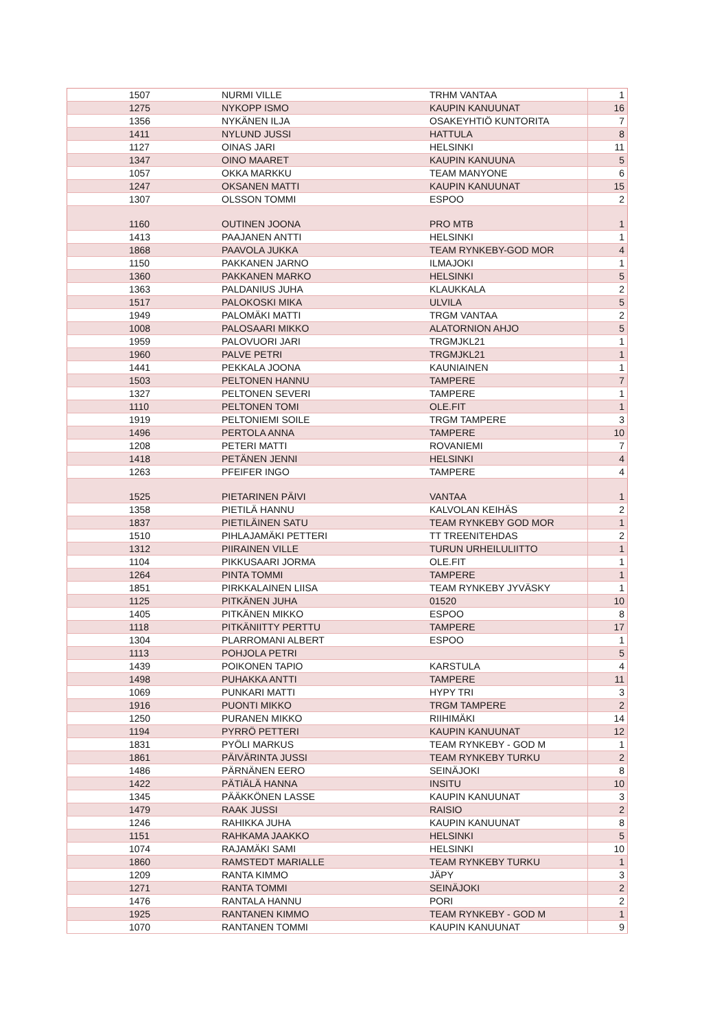| 1507 | NURMI VILLE | TRHM VANTAA | 1 |
| 1275 | NYKOPP ISMO | KAUPIN KANUUNAT | 16 |
| 1356 | NYKÄNEN ILJA | OSAKEYHTIÖ KUNTORITA | 7 |
| 1411 | NYLUND JUSSI | HATTULA | 8 |
| 1127 | OINAS JARI | HELSINKI | 11 |
| 1347 | OINO MAARET | KAUPIN KANUUNA | 5 |
| 1057 | OKKA MARKKU | TEAM MANYONE | 6 |
| 1247 | OKSANEN MATTI | KAUPIN KANUUNAT | 15 |
| 1307 | OLSSON TOMMI | ESPOO | 2 |
| 1160 | OUTINEN JOONA | PRO MTB | 1 |
| 1413 | PAAJANEN ANTTI | HELSINKI | 1 |
| 1868 | PAAVOLA JUKKA | TEAM RYNKEBY-GOD MOR | 4 |
| 1150 | PAKKANEN JARNO | ILMAJOKI | 1 |
| 1360 | PAKKANEN MARKO | HELSINKI | 5 |
| 1363 | PALDANIUS JUHA | KLAUKKALA | 2 |
| 1517 | PALOKOSKI MIKA | ULVILA | 5 |
| 1949 | PALOMÄKI MATTI | TRGM VANTAA | 2 |
| 1008 | PALOSAARI MIKKO | ALATORNION AHJO | 5 |
| 1959 | PALOVUORI JARI | TRGMJKL21 | 1 |
| 1960 | PALVE PETRI | TRGMJKL21 | 1 |
| 1441 | PEKKALA JOONA | KAUNIAINEN | 1 |
| 1503 | PELTONEN HANNU | TAMPERE | 7 |
| 1327 | PELTONEN SEVERI | TAMPERE | 1 |
| 1110 | PELTONEN TOMI | OLE.FIT | 1 |
| 1919 | PELTONIEMI SOILE | TRGM TAMPERE | 3 |
| 1496 | PERTOLA ANNA | TAMPERE | 10 |
| 1208 | PETERI MATTI | ROVANIEMI | 7 |
| 1418 | PETÄNEN JENNI | HELSINKI | 4 |
| 1263 | PFEIFER INGO | TAMPERE | 4 |
| 1525 | PIETARINEN PÄIVI | VANTAA | 1 |
| 1358 | PIETILÄ HANNU | KALVOLAN KEIHÄS | 2 |
| 1837 | PIETILÄINEN SATU | TEAM RYNKEBY GOD MOR | 1 |
| 1510 | PIHLAJAMÄKI PETTERI | TT TREENITEHDAS | 2 |
| 1312 | PIIRAINEN VILLE | TURUN URHEILULIITTO | 1 |
| 1104 | PIKKUSAARI JORMA | OLE.FIT | 1 |
| 1264 | PINTA TOMMI | TAMPERE | 1 |
| 1851 | PIRKKALAINEN LIISA | TEAM RYNKEBY JYVÄSKY | 1 |
| 1125 | PITKÄNEN JUHA | 01520 | 10 |
| 1405 | PITKÄNEN MIKKO | ESPOO | 8 |
| 1118 | PITKÄNIITTY PERTTU | TAMPERE | 17 |
| 1304 | PLARROMANI ALBERT | ESPOO | 1 |
| 1113 | POHJOLA PETRI | | 5 |
| 1439 | POIKONEN TAPIO | KARSTULA | 4 |
| 1498 | PUHAKKA ANTTI | TAMPERE | 11 |
| 1069 | PUNKARI MATTI | HYPY TRI | 3 |
| 1916 | PUONTI MIKKO | TRGM TAMPERE | 2 |
| 1250 | PURANEN MIKKO | RIIHIMÄKI | 14 |
| 1194 | PYRRÖ PETTERI | KAUPIN KANUUNAT | 12 |
| 1831 | PYÖLI MARKUS | TEAM RYNKEBY - GOD M | 1 |
| 1861 | PÄIVÄRINTA JUSSI | TEAM RYNKEBY TURKU | 2 |
| 1486 | PÄRNÄNEN EERO | SEINÄJOKI | 8 |
| 1422 | PÄTIÄLÄ HANNA | INSITU | 10 |
| 1345 | PÄÄKKÖNEN LASSE | KAUPIN KANUUNAT | 3 |
| 1479 | RAAK JUSSI | RAISIO | 2 |
| 1246 | RAHIKKA JUHA | KAUPIN KANUUNAT | 8 |
| 1151 | RAHKAMA JAAKKO | HELSINKI | 5 |
| 1074 | RAJAMÄKI SAMI | HELSINKI | 10 |
| 1860 | RAMSTEDT MARIALLE | TEAM RYNKEBY TURKU | 1 |
| 1209 | RANTA KIMMO | JÄPY | 3 |
| 1271 | RANTA TOMMI | SEINÄJOKI | 2 |
| 1476 | RANTALA HANNU | PORI | 2 |
| 1925 | RANTANEN KIMMO | TEAM RYNKEBY - GOD M | 1 |
| 1070 | RANTANEN TOMMI | KAUPIN KANUUNAT | 9 |